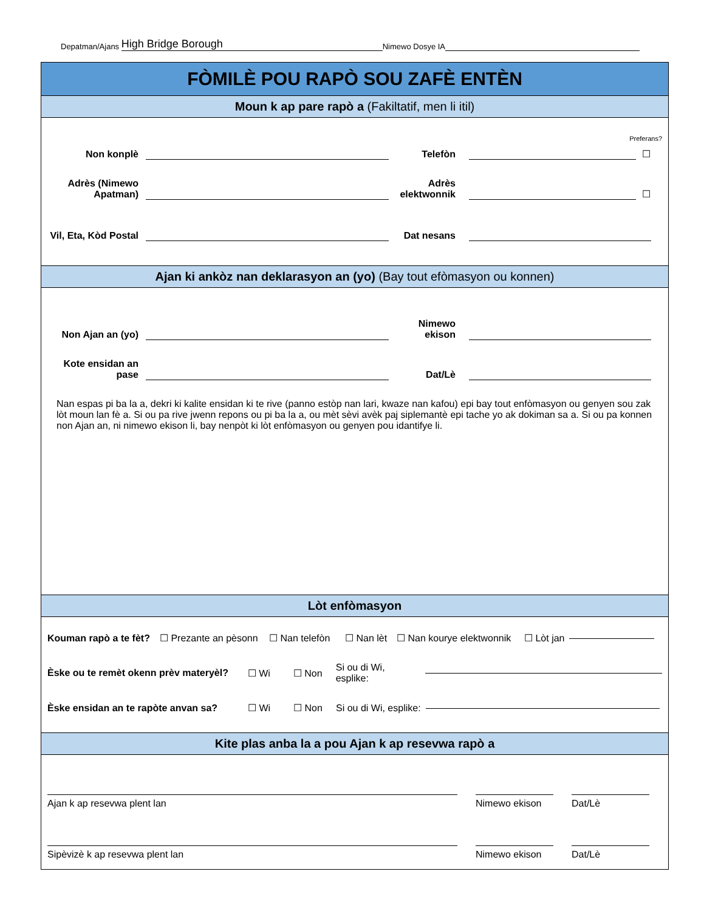Depatman/Ajans High Bridge Borough Nimewo Dosye IA
FÒMILÈ POU RAPÒ SOU ZAFÈ ENTÈN
Moun k ap pare rapò a (Fakiltatif, men li itil)
Preferans?
Non konplè Telefòn ☐
Adrès (Nimewo Apatman) Adrès elektwonnik ☐
Vil, Eta, Kòd Postal Dat nesans
Ajan ki ankòz nan deklarasyon an (yo) (Bay tout efòmasyon ou konnen)
Non Ajan an (yo) Nimewo ekison
Kote ensidan an pase Dat/Lè
Nan espas pi ba la a, dekri ki kalite ensidan ki te rive (panno estòp nan lari, kwaze nan kafou) epi bay tout enfòmasyon ou genyen sou zak lòt moun lan fè a. Si ou pa rive jwenn repons ou pi ba la a, ou mèt sèvi avèk paj siplemantè epi tache yo ak dokiman sa a. Si ou pa konnen non Ajan an, ni nimewo ekison li, bay nenpòt ki lòt enfòmasyon ou genyen pou idantifye li.
Lòt enfòmasyon
Kouman rapò a te fèt? ☐ Prezante an pèsonn ☐ Nan telefòn ☐ Nan lèt ☐ Nan kourye elektwonnik ☐ Lòt jan
Èske ou te remèt okenn prèv materyèl? ☐ Wi ☐ Non Si ou di Wi, esplike:
Èske ensidan an te rapòte anvan sa? ☐ Wi ☐ Non Si ou di Wi, esplike:
Kite plas anba la a pou Ajan k ap resevwa rapò a
Ajan k ap resevwa plent lan Nimewo ekison Dat/Lè
Sipèvizè k ap resevwa plent lan Nimewo ekison Dat/Lè